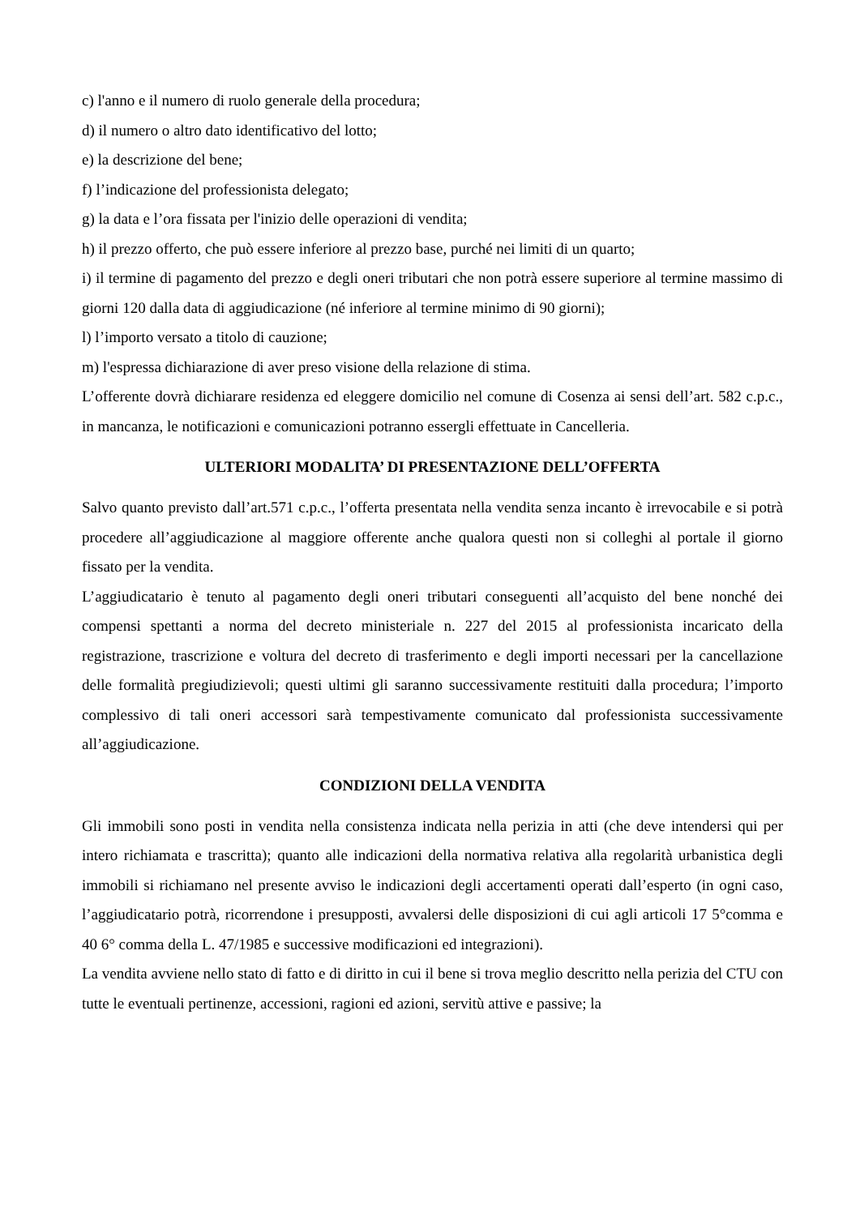c) l'anno e il numero di ruolo generale della procedura;
d) il numero o altro dato identificativo del lotto;
e) la descrizione del bene;
f) l’indicazione del professionista delegato;
g) la data e l’ora fissata per l'inizio delle operazioni di vendita;
h) il prezzo offerto, che può essere inferiore al prezzo base, purché nei limiti di un quarto;
i) il termine di pagamento del prezzo e degli oneri tributari che non potrà essere superiore al termine massimo di giorni 120 dalla data di aggiudicazione (né inferiore al termine minimo di 90 giorni);
l) l’importo versato a titolo di cauzione;
m) l'espressa dichiarazione di aver preso visione della relazione di stima.
L’offerente dovrà dichiarare residenza ed eleggere domicilio nel comune di Cosenza ai sensi dell’art. 582 c.p.c., in mancanza, le notificazioni e comunicazioni potranno essergli effettuate in Cancelleria.
ULTERIORI MODALITA’ DI PRESENTAZIONE DELL’OFFERTA
Salvo quanto previsto dall’art.571 c.p.c., l’offerta presentata nella vendita senza incanto è irrevocabile e si potrà procedere all’aggiudicazione al maggiore offerente anche qualora questi non si colleghi al portale il giorno fissato per la vendita.
L’aggiudicatario è tenuto al pagamento degli oneri tributari conseguenti all’acquisto del bene nonché dei compensi spettanti a norma del decreto ministeriale n. 227 del 2015 al professionista incaricato della registrazione, trascrizione e voltura del decreto di trasferimento e degli importi necessari per la cancellazione delle formalità pregiudizievoli; questi ultimi gli saranno successivamente restituiti dalla procedura; l’importo complessivo di tali oneri accessori sarà tempestivamente comunicato dal professionista successivamente all’aggiudicazione.
CONDIZIONI DELLA VENDITA
Gli immobili sono posti in vendita nella consistenza indicata nella perizia in atti (che deve intendersi qui per intero richiamata e trascritta); quanto alle indicazioni della normativa relativa alla regolarità urbanistica degli immobili si richiamano nel presente avviso le indicazioni degli accertamenti operati dall’esperto (in ogni caso, l’aggiudicatario potrà, ricorrendone i presupposti, avvalersi delle disposizioni di cui agli articoli 17 5°comma e 40 6° comma della L. 47/1985 e successive modificazioni ed integrazioni).
La vendita avviene nello stato di fatto e di diritto in cui il bene si trova meglio descritto nella perizia del CTU con tutte le eventuali pertinenze, accessioni, ragioni ed azioni, servitù attive e passive; la